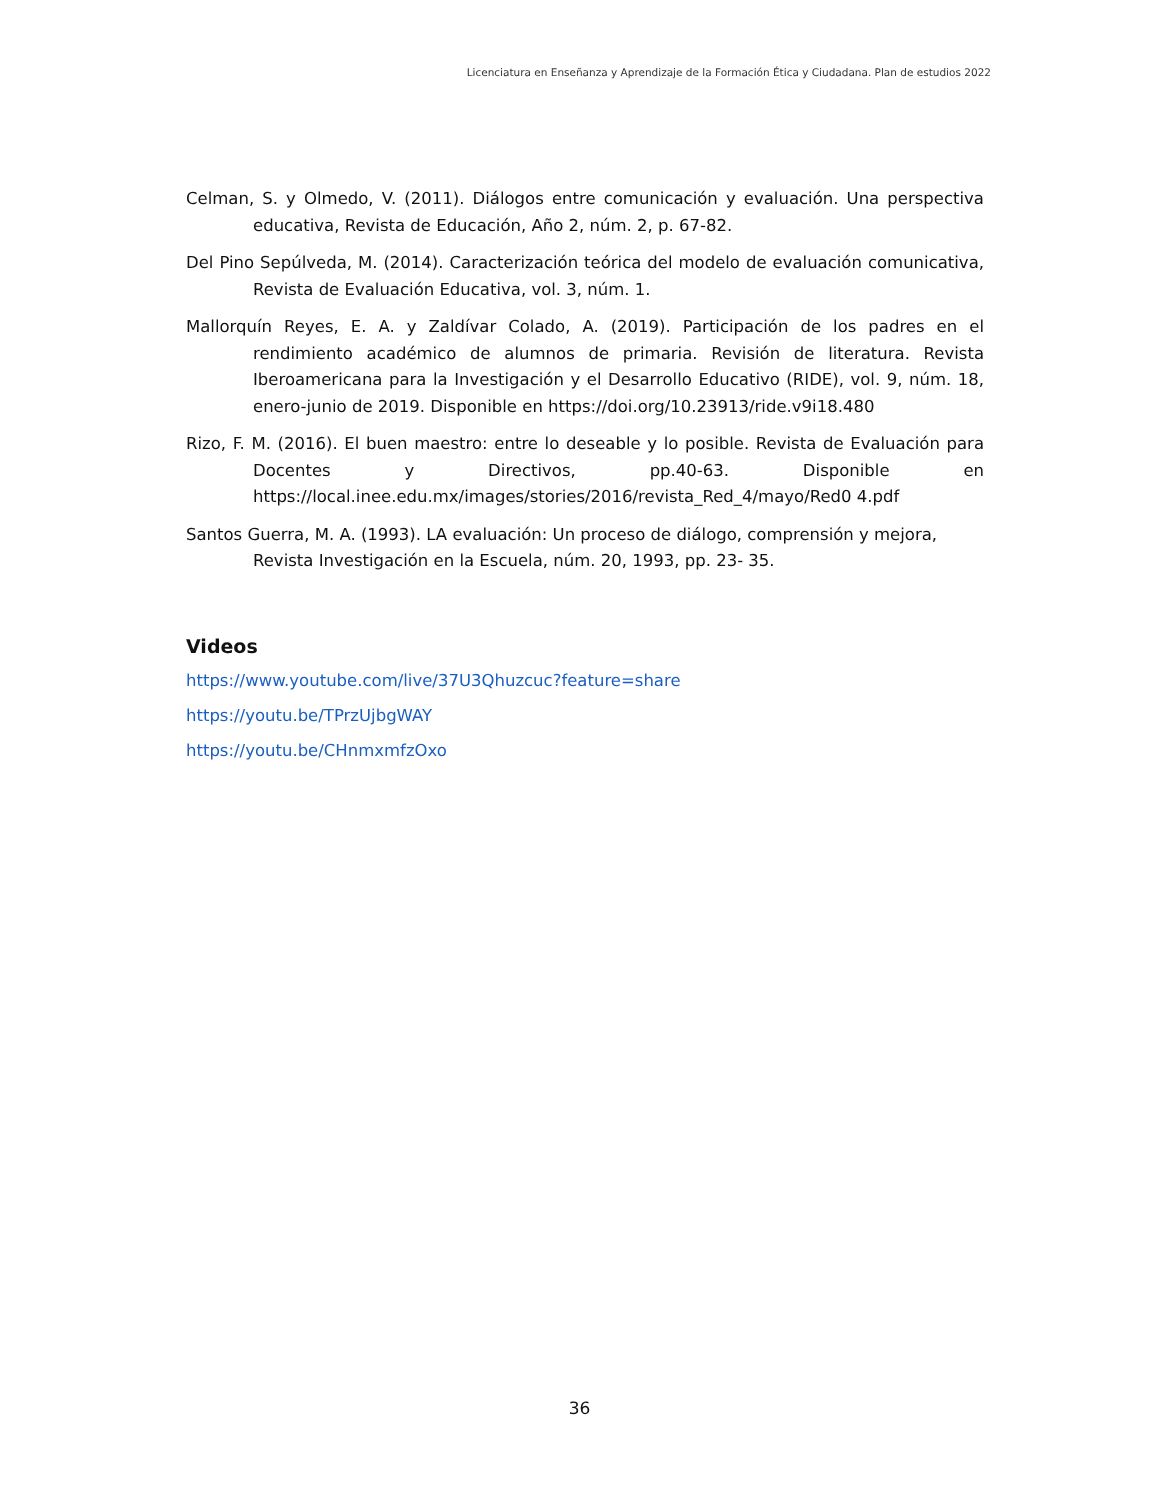Licenciatura en Enseñanza y Aprendizaje de la Formación Ética y Ciudadana. Plan de estudios 2022
Celman, S. y Olmedo, V. (2011). Diálogos entre comunicación y evaluación. Una perspectiva educativa, Revista de Educación, Año 2, núm. 2, p. 67-82.
Del Pino Sepúlveda, M. (2014). Caracterización teórica del modelo de evaluación comunicativa, Revista de Evaluación Educativa, vol. 3, núm. 1.
Mallorquín Reyes, E. A. y Zaldívar Colado, A. (2019). Participación de los padres en el rendimiento académico de alumnos de primaria. Revisión de literatura. Revista Iberoamericana para la Investigación y el Desarrollo Educativo (RIDE), vol. 9, núm. 18, enero-junio de 2019. Disponible en https://doi.org/10.23913/ride.v9i18.480
Rizo, F. M. (2016). El buen maestro: entre lo deseable y lo posible. Revista de Evaluación para Docentes y Directivos, pp.40-63. Disponible en https://local.inee.edu.mx/images/stories/2016/revista_Red_4/mayo/Red0 4.pdf
Santos Guerra, M. A. (1993). LA evaluación: Un proceso de diálogo, comprensión y mejora, Revista Investigación en la Escuela, núm. 20, 1993, pp. 23- 35.
Videos
https://www.youtube.com/live/37U3Qhuzcuc?feature=share
https://youtu.be/TPrzUjbgWAY
https://youtu.be/CHnmxmfzOxo
36